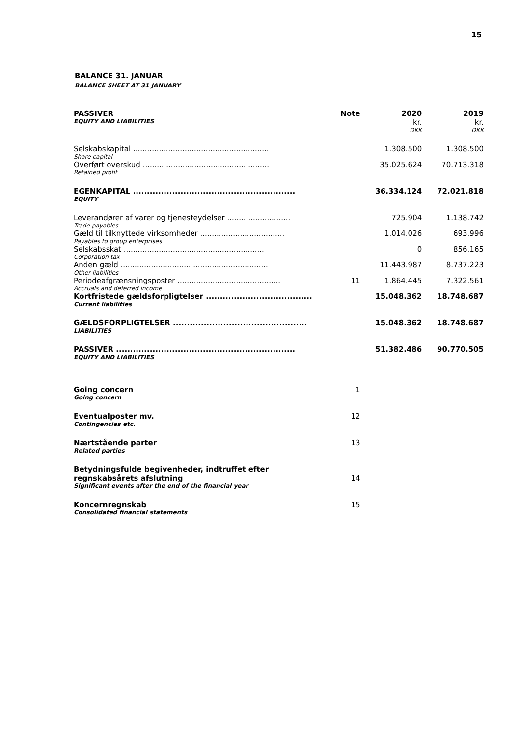15
BALANCE 31. JANUAR
BALANCE SHEET AT 31 JANUARY
| PASSIVER | Note | 2020 | 2019 |
| --- | --- | --- | --- |
| EQUITY AND LIABILITIES | | kr. | kr. |
| | | DKK | DKK |
| Selskabskapital .......................................................... | | 1.308.500 | 1.308.500 |
| Share capital | | | |
| Overført overskud ...................................................... | | 35.025.624 | 70.713.318 |
| Retained profit | | | |
| EGENKAPITAL .......................................................... | | 36.334.124 | 72.021.818 |
| EQUITY | | | |
| Leverandører af varer og tjenesteydelser ........................... | | 725.904 | 1.138.742 |
| Trade payables | | | |
| Gæld til tilknyttede virksomheder .................................... | | 1.014.026 | 693.996 |
| Payables to group enterprises | | | |
| Selskabsskat ............................................................ | | 0 | 856.165 |
| Corporation tax | | | |
| Anden gæld ............................................................... | | 11.443.987 | 8.737.223 |
| Other liabilities | | | |
| Periodeafgrænsningsposter ............................................ | 11 | 1.864.445 | 7.322.561 |
| Accruals and deferred income | | | |
| Kortfristede gældsforpligtelser ...................................... | | 15.048.362 | 18.748.687 |
| Current liabilities | | | |
| GÆLDSFORPLIGTELSER ................................................ | | 15.048.362 | 18.748.687 |
| LIABILITIES | | | |
| PASSIVER ................................................................ | | 51.382.486 | 90.770.505 |
| EQUITY AND LIABILITIES | | | |
| Going concern | 1 | | |
| Going concern | | | |
| Eventualposter mv. | 12 | | |
| Contingencies etc. | | | |
| Nærtstående parter | 13 | | |
| Related parties | | | |
| Betydningsfulde begivenheder, indtruffet efter regnskabsårets afslutning | 14 | | |
| Significant events after the end of the financial year | | | |
| Koncernregnskab | 15 | | |
| Consolidated financial statements | | | |